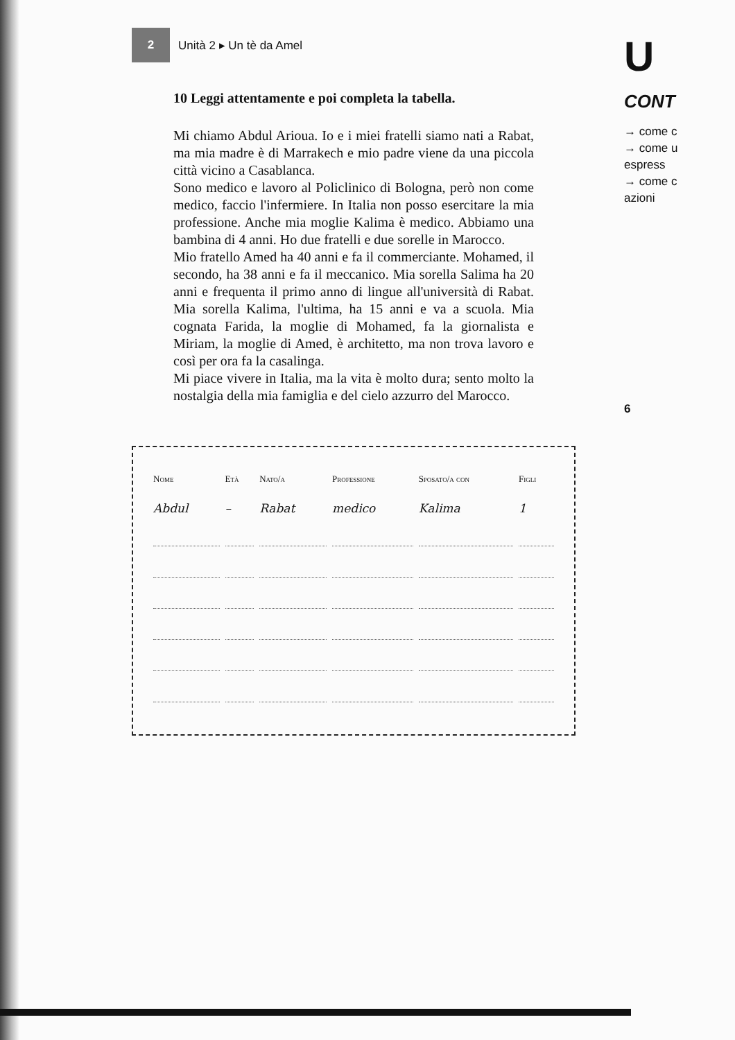2
Unità 2 ▸ Un tè da Amel
10 Leggi attentamente e poi completa la tabella.
Mi chiamo Abdul Arioua. Io e i miei fratelli siamo nati a Rabat, ma mia madre è di Marrakech e mio padre viene da una piccola città vicino a Casablanca.
Sono medico e lavoro al Policlinico di Bologna, però non come medico, faccio l'infermiere. In Italia non posso esercitare la mia professione. Anche mia moglie Kalima è medico. Abbiamo una bambina di 4 anni. Ho due fratelli e due sorelle in Marocco.
Mio fratello Amed ha 40 anni e fa il commerciante. Mohamed, il secondo, ha 38 anni e fa il meccanico. Mia sorella Salima ha 20 anni e frequenta il primo anno di lingue all'università di Rabat. Mia sorella Kalima, l'ultima, ha 15 anni e va a scuola. Mia cognata Farida, la moglie di Mohamed, fa la giornalista e Miriam, la moglie di Amed, è architetto, ma non trova lavoro e così per ora fa la casalinga.
Mi piace vivere in Italia, ma la vita è molto dura; sento molto la nostalgia della mia famiglia e del cielo azzurro del Marocco.
| Nome | Età | Nato/a | Professione | Sposato/a con | Figli |
| --- | --- | --- | --- | --- | --- |
| Abdul | – | Rabat | medico | Kalima | 1 |
U
CONT
→ come c
→ come u
espress
→ come c
azioni
6